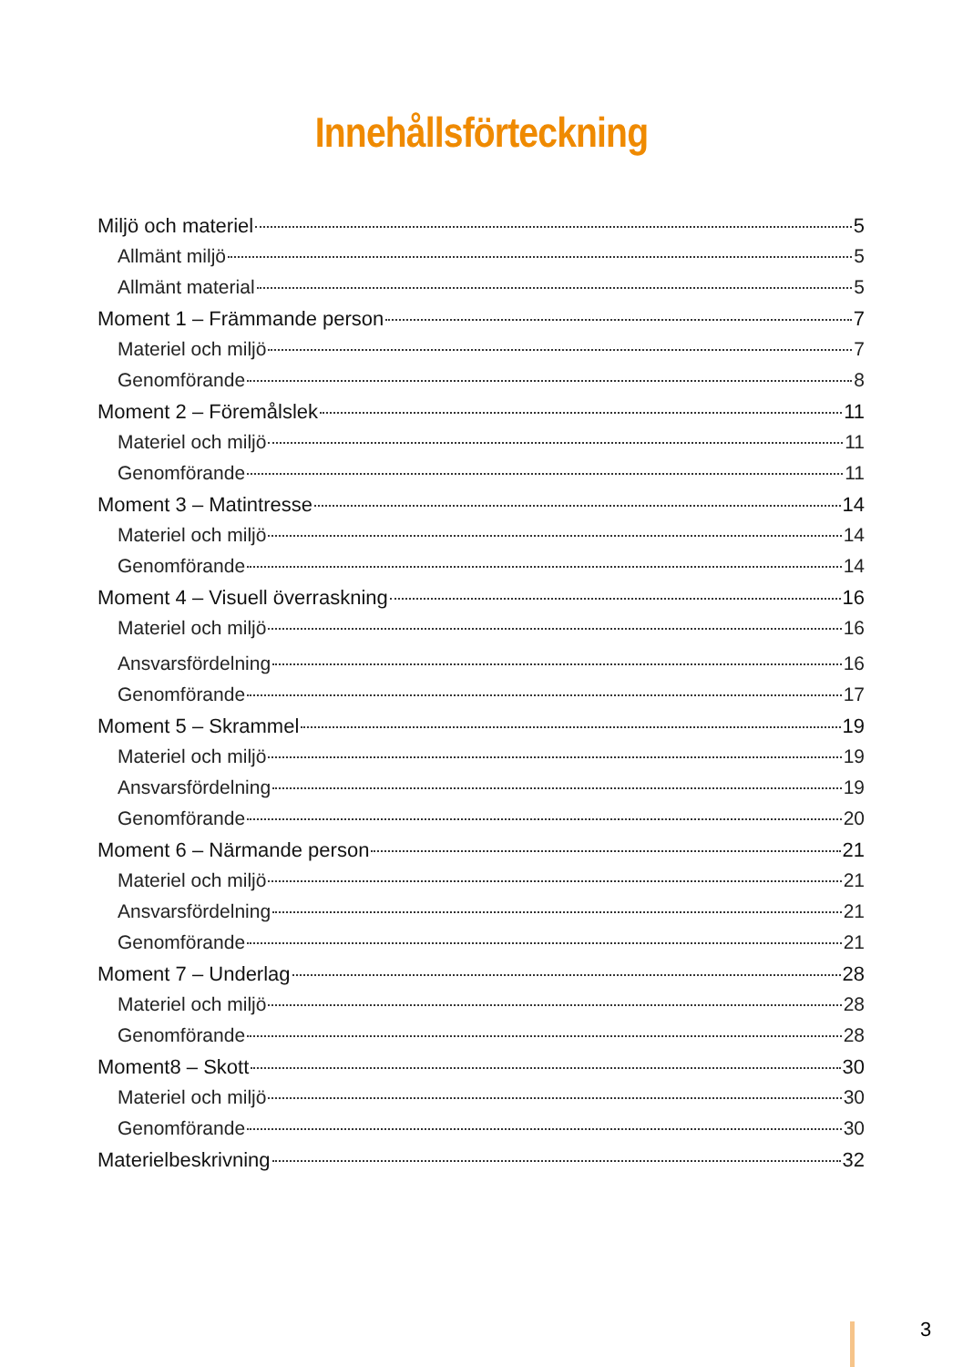Innehållsförteckning
Miljö och materiel 5
Allmänt miljö 5
Allmänt material 5
Moment 1 – Främmande person 7
Materiel och miljö 7
Genomförande 8
Moment 2 – Föremålslek 11
Materiel och miljö 11
Genomförande 11
Moment 3 – Matintresse 14
Materiel och miljö 14
Genomförande 14
Moment 4 – Visuell överraskning 16
Materiel och miljö 16
Ansvarsfördelning 16
Genomförande 17
Moment 5 – Skrammel 19
Materiel och miljö 19
Ansvarsfördelning 19
Genomförande 20
Moment 6 – Närmande person 21
Materiel och miljö 21
Ansvarsfördelning 21
Genomförande 21
Moment 7 – Underlag 28
Materiel och miljö 28
Genomförande 28
Moment8 – Skott 30
Materiel och miljö 30
Genomförande 30
Materielbeskrivning 32
3